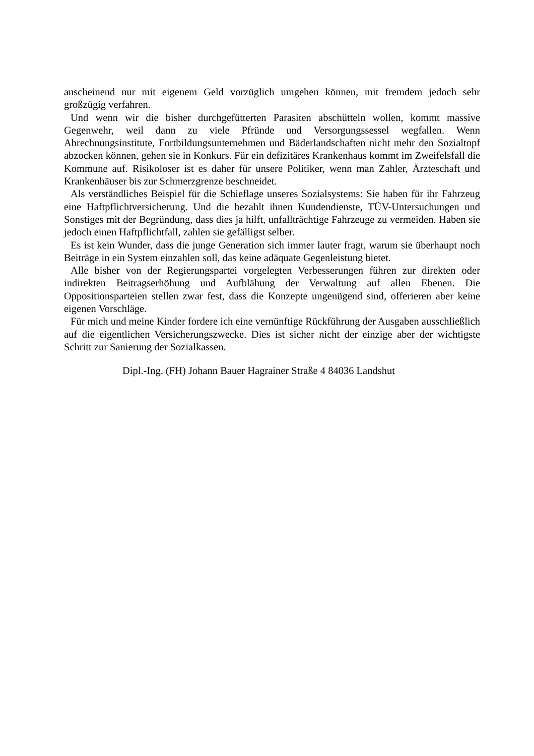anscheinend nur mit eigenem Geld vorzüglich umgehen können, mit fremdem jedoch sehr großzügig verfahren.
Und wenn wir die bisher durchgefütterten Parasiten abschütteln wollen, kommt massive Gegenwehr, weil dann zu viele Pfründe und Versorgungssessel wegfallen. Wenn Abrechnungsinstitute, Fortbildungsunternehmen und Bäderlandschaften nicht mehr den Sozialtopf abzocken können, gehen sie in Konkurs. Für ein defizitäres Krankenhaus kommt im Zweifelsfall die Kommune auf. Risikoloser ist es daher für unsere Politiker, wenn man Zahler, Ärzteschaft und Krankenhäuser bis zur Schmerzgrenze beschneidet.
Als verständliches Beispiel für die Schieflage unseres Sozialsystems: Sie haben für ihr Fahrzeug eine Haftpflichtversicherung. Und die bezahlt ihnen Kundendienste, TÜV-Untersuchungen und Sonstiges mit der Begründung, dass dies ja hilft, unfallträchtige Fahrzeuge zu vermeiden. Haben sie jedoch einen Haftpflichtfall, zahlen sie gefälligst selber.
Es ist kein Wunder, dass die junge Generation sich immer lauter fragt, warum sie überhaupt noch Beiträge in ein System einzahlen soll, das keine adäquate Gegenleistung bietet.
Alle bisher von der Regierungspartei vorgelegten Verbesserungen führen zur direkten oder indirekten Beitragserhöhung und Aufblähung der Verwaltung auf allen Ebenen. Die Oppositionsparteien stellen zwar fest, dass die Konzepte ungenügend sind, offerieren aber keine eigenen Vorschläge.
Für mich und meine Kinder fordere ich eine vernünftige Rückführung der Ausgaben ausschließlich auf die eigentlichen Versicherungszwecke. Dies ist sicher nicht der einzige aber der wichtigste Schritt zur Sanierung der Sozialkassen.
Dipl.-Ing. (FH) Johann Bauer Hagrainer Straße 4 84036 Landshut